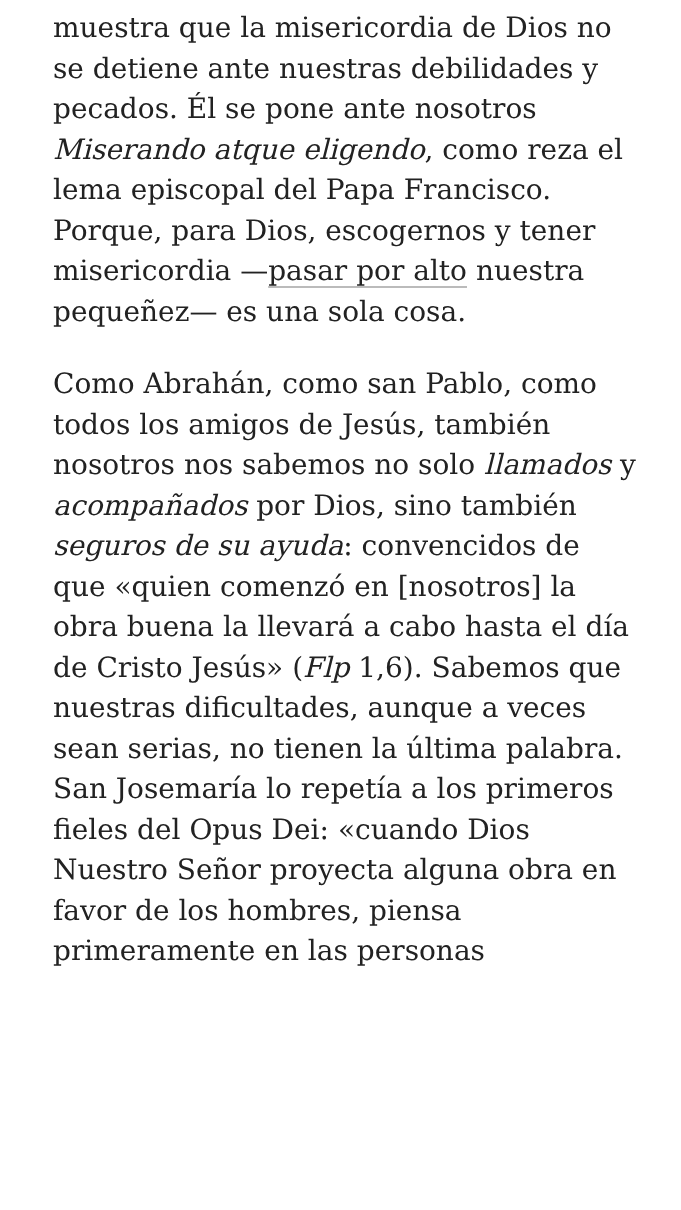muestra que la misericordia de Dios no se detiene ante nuestras debilidades y pecados. Él se pone ante nosotros Miserando atque eligendo, como reza el lema episcopal del Papa Francisco. Porque, para Dios, escogernos y tener misericordia —pasar por alto nuestra pequeñez— es una sola cosa.
Como Abrahán, como san Pablo, como todos los amigos de Jesús, también nosotros nos sabemos no solo llamados y acompañados por Dios, sino también seguros de su ayuda: convencidos de que «quien comenzó en [nosotros] la obra buena la llevará a cabo hasta el día de Cristo Jesús» (Flp 1,6). Sabemos que nuestras dificultades, aunque a veces sean serias, no tienen la última palabra. San Josemaría lo repetía a los primeros fieles del Opus Dei: «cuando Dios Nuestro Señor proyecta alguna obra en favor de los hombres, piensa primeramente en las personas